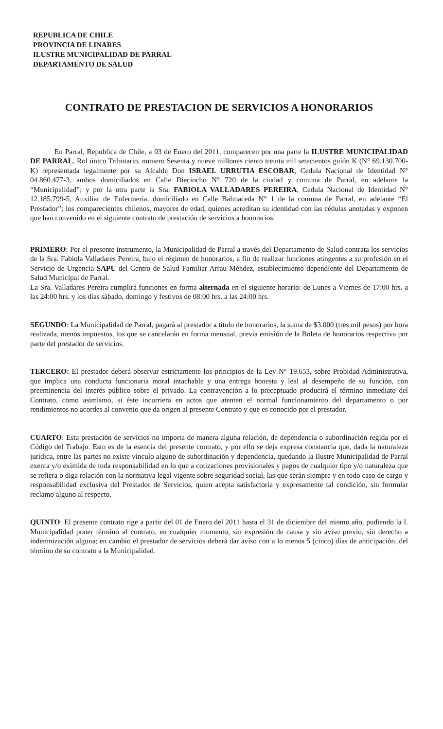REPUBLICA DE CHILE
PROVINCIA DE LINARES
ILUSTRE MUNICIPALIDAD DE PARRAL
DEPARTAMENTO DE SALUD
CONTRATO DE PRESTACION DE SERVICIOS A HONORARIOS
En Parral, Republica de Chile, a 03 de Enero del 2011, comparecen por una parte la ILUSTRE MUNICIPALIDAD DE PARRAL, Rol único Tributario, numero Sesenta y nueve millones ciento treinta mil setecientos guión K (N° 69.130.700-K) representada legalmente por su Alcalde Don ISRAEL URRUTIA ESCOBAR, Cedula Nacional de Identidad N° 04.860.477-3, ambos domiciliados en Calle Dieciocho N° 720 de la ciudad y comuna de Parral, en adelante la “Municipalidad”; y por la otra parte la Sra. FABIOLA VALLADARES PEREIRA, Cedula Nacional de Identidad N° 12.185.799-5, Auxiliar de Enfermería, domiciliado en Calle Balmaceda N° 1 de la comuna de Parral, en adelante “El Prestador”; los comparecientes chilenos, mayores de edad, quienes acreditan su identidad con las cédulas anotadas y exponen que han convenido en el siguiente contrato de prestación de servicios a honorarios:
PRIMERO: Por el presente instrumento, la Municipalidad de Parral a través del Departamento de Salud contrata los servicios de la Sra. Fabiola Valladares Pereira, bajo el régimen de honorarios, a fin de realizar funciones atingentes a su profesión en el Servicio de Urgencia SAPU del Centro de Salud Familiar Arrau Méndez, establecimiento dependiente del Departamento de Salud Municipal de Parral.
La Sra. Valladares Pereira cumplirá funciones en forma alternada en el siguiente horario: de Lunes a Viernes de 17:00 hrs. a las 24:00 hrs. y los días sábado, domingo y festivos de 08:00 hrs. a las 24:00 hrs.
SEGUNDO: La Municipalidad de Parral, pagará al prestador a título de honorarios, la suma de $3.000 (tres mil pesos) por hora realizada, menos impuestos, los que se cancelarán en forma mensual, previa emisión de la Boleta de honorarios respectiva por parte del prestador de servicios.
TERCERO: El prestador deberá observar estrictamente los principios de la Ley N° 19.653, sobre Probidad Administrativa, que implica una conducta funcionaria moral intachable y una entrega honesta y leal al desempeño de su función, con preeminencia del interés público sobre el privado. La contravención a lo preceptuado producirá el término inmediato del Contrato, como asimismo, si éste incurriera en actos que atenten el normal funcionamiento del departamento o por rendimientos no acordes al convenio que da origen al presente Contrato y que es conocido por el prestador.
CUARTO: Esta prestación de servicios no importa de manera alguna relación, de dependencia o subordinación regida por el Código del Trabajo. Esto es de la esencia del presente contrato, y por ello se deja expresa constancia que, dada la naturaleza jurídica, entre las partes no existe vinculo alguno de subordinación y dependencia, quedando la Ilustre Municipalidad de Parral exenta y/o eximida de toda responsabilidad en lo que a cotizaciones provisionales y pagos de cualquier tipo y/o naturaleza que se refiera o diga relación con la normativa legal vigente sobre seguridad social, las que serán siempre y en todo caso de cargo y responsabilidad exclusiva del Prestador de Servicios, quien acepta satisfactoria y expresamente tal condición, sin formular reclamo alguno al respecto.
QUINTO: El presente contrato rige a partir del 01 de Enero del 2011 hasta el 31 de diciembre del mismo año, pudiendo la I. Municipalidad poner término al contrato, en cualquier momento, sin expresión de causa y sin aviso previo, sin derecho a indemnización alguna; en cambio el prestador de servicios deberá dar aviso con a lo menos 5 (cinco) días de anticipación, del término de su contrato a la Municipalidad.